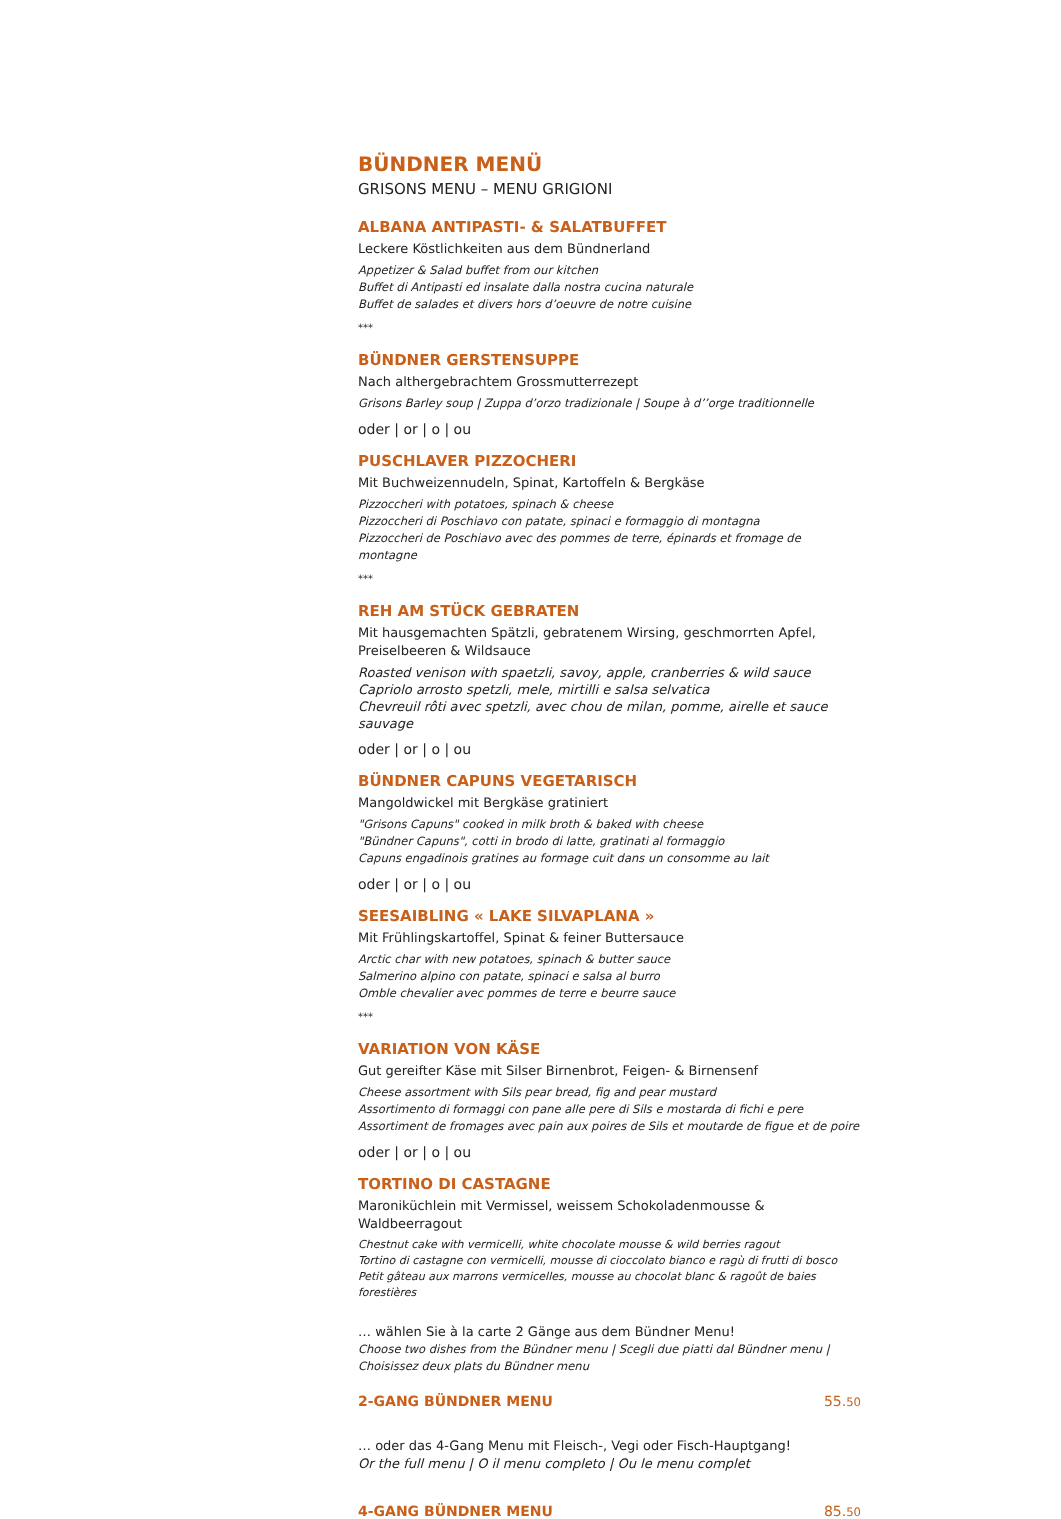BÜNDNER MENÜ
GRISONS MENU – MENU GRIGIONI
ALBANA ANTIPASTI- & SALATBUFFET
Leckere Köstlichkeiten aus dem Bündnerland
Appetizer & Salad buffet from our kitchen
Buffet di Antipasti ed insalate dalla nostra cucina naturale
Buffet de salades et divers hors d’oeuvre de notre cuisine
***
BÜNDNER GERSTENSUPPE
Nach althergebrachtem Grossmutterrezept
Grisons Barley soup | Zuppa d’orzo tradizionale | Soupe à d’’orge traditionnelle
oder | or | o | ou
PUSCHLAVER PIZZOCHERI
Mit Buchweizennudeln, Spinat, Kartoffeln & Bergkäse
Pizzoccheri with potatoes, spinach & cheese
Pizzoccheri di Poschiavo con patate, spinaci e formaggio di montagna
Pizzoccheri de Poschiavo avec des pommes de terre, épinards et fromage de montagne
***
REH AM STÜCK GEBRATEN
Mit hausgemachten Spätzli, gebratenem Wirsing, geschmorrten Apfel,
Preiselbeeren & Wildsauce
Roasted venison with spaetzli, savoy, apple, cranberries & wild sauce
Capriolo arrosto spetzli, mele, mirtilli e salsa selvatica
Chevreuil rôti avec spetzli, avec chou de milan, pomme, airelle et sauce sauvage
oder | or | o | ou
BÜNDNER CAPUNS VEGETARISCH
Mangoldwickel mit Bergkäse gratiniert
"Grisons Capuns" cooked in milk broth & baked with cheese
"Bündner Capuns", cotti in brodo di latte, gratinati al formaggio
Capuns engadinois gratines au formage cuit dans un consomme au lait
oder | or | o | ou
SEESAIBLING « LAKE SILVAPLANA »
Mit Frühlingskartoffel, Spinat & feiner Buttersauce
Arctic char with new potatoes, spinach & butter sauce
Salmerino alpino con patate, spinaci e salsa al burro
Omble chevalier avec pommes de terre e beurre sauce
***
VARIATION VON KÄSE
Gut gereifter Käse mit Silser Birnenbrot, Feigen- & Birnensenf
Cheese assortment with Sils pear bread, fig and pear mustard
Assortimento di formaggi con pane alle pere di Sils e mostarda di fichi e pere
Assortiment de fromages avec pain aux poires de Sils et moutarde de figue et de poire
oder | or | o | ou
TORTINO DI CASTAGNE
Maroniküchlein mit Vermissel, weissem Schokoladenmousse & Waldbeerragout
Chestnut cake with vermicelli, white chocolate mousse & wild berries ragout
Tortino di castagne con vermicelli, mousse di cioccolato bianco e ragù di frutti di bosco
Petit gâteau aux marrons vermicelles, mousse au chocolat blanc & ragoût de baies forestières
… wählen Sie à la carte 2 Gänge aus dem Bündner Menu!
Choose two dishes from the Bündner menu | Scegli due piatti dal Bündner menu |
Choisissez deux plats du Bündner menu
2-GANG BÜNDNER MENU 55.50
… oder das 4-Gang Menu mit Fleisch-, Vegi oder Fisch-Hauptgang!
Or the full menu | O il menu completo | Ou le menu complet
4-GANG BÜNDNER MENU 85.50